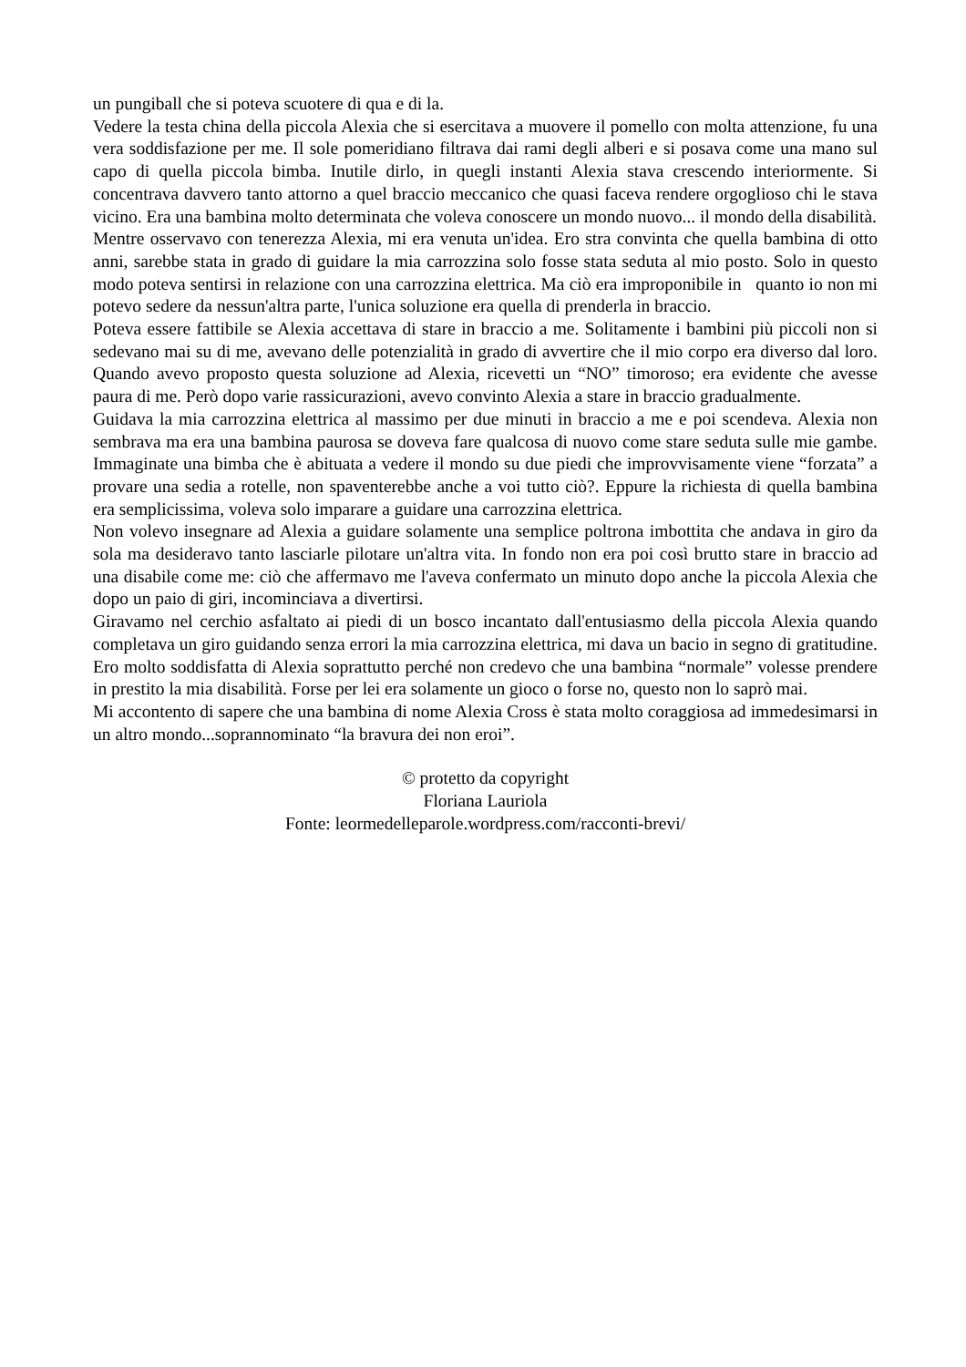un pungiball che si poteva scuotere di qua e di la.
Vedere la testa china della piccola Alexia che si esercitava a muovere il pomello con molta attenzione, fu una vera soddisfazione per me. Il sole pomeridiano filtrava dai rami degli alberi e si posava come una mano sul capo di quella piccola bimba. Inutile dirlo, in quegli instanti Alexia stava crescendo interiormente. Si concentrava davvero tanto attorno a quel braccio meccanico che quasi faceva rendere orgoglioso chi le stava vicino. Era una bambina molto determinata che voleva conoscere un mondo nuovo... il mondo della disabilità.
Mentre osservavo con tenerezza Alexia, mi era venuta un'idea. Ero stra convinta che quella bambina di otto anni, sarebbe stata in grado di guidare la mia carrozzina solo fosse stata seduta al mio posto. Solo in questo modo poteva sentirsi in relazione con una carrozzina elettrica. Ma ciò era improponibile in quanto io non mi potevo sedere da nessun'altra parte, l'unica soluzione era quella di prenderla in braccio.
Poteva essere fattibile se Alexia accettava di stare in braccio a me. Solitamente i bambini più piccoli non si sedevano mai su di me, avevano delle potenzialità in grado di avvertire che il mio corpo era diverso dal loro. Quando avevo proposto questa soluzione ad Alexia, ricevetti un “NO” timoroso; era evidente che avesse paura di me. Però dopo varie rassicurazioni, avevo convinto Alexia a stare in braccio gradualmente.
Guidava la mia carrozzina elettrica al massimo per due minuti in braccio a me e poi scendeva. Alexia non sembrava ma era una bambina paurosa se doveva fare qualcosa di nuovo come stare seduta sulle mie gambe. Immaginate una bimba che è abituata a vedere il mondo su due piedi che improvvisamente viene “forzata” a provare una sedia a rotelle, non spaventerebbe anche a voi tutto ciò?. Eppure la richiesta di quella bambina era semplicissima, voleva solo imparare a guidare una carrozzina elettrica.
Non volevo insegnare ad Alexia a guidare solamente una semplice poltrona imbottita che andava in giro da sola ma desideravo tanto lasciarle pilotare un'altra vita. In fondo non era poi così brutto stare in braccio ad una disabile come me: ciò che affermavo me l'aveva confermato un minuto dopo anche la piccola Alexia che dopo un paio di giri, incominciava a divertirsi.
Giravamo nel cerchio asfaltato ai piedi di un bosco incantato dall'entusiasmo della piccola Alexia quando completava un giro guidando senza errori la mia carrozzina elettrica, mi dava un bacio in segno di gratitudine. Ero molto soddisfatta di Alexia soprattutto perché non credevo che una bambina “normale” volesse prendere in prestito la mia disabilità. Forse per lei era solamente un gioco o forse no, questo non lo saprò mai.
Mi accontento di sapere che una bambina di nome Alexia Cross è stata molto coraggiosa ad immedesimarsi in un altro mondo...soprannominato “la bravura dei non eroi”.
© protetto da copyright
Floriana Lauriola
Fonte: leormedelleparole.wordpress.com/racconti-brevi/